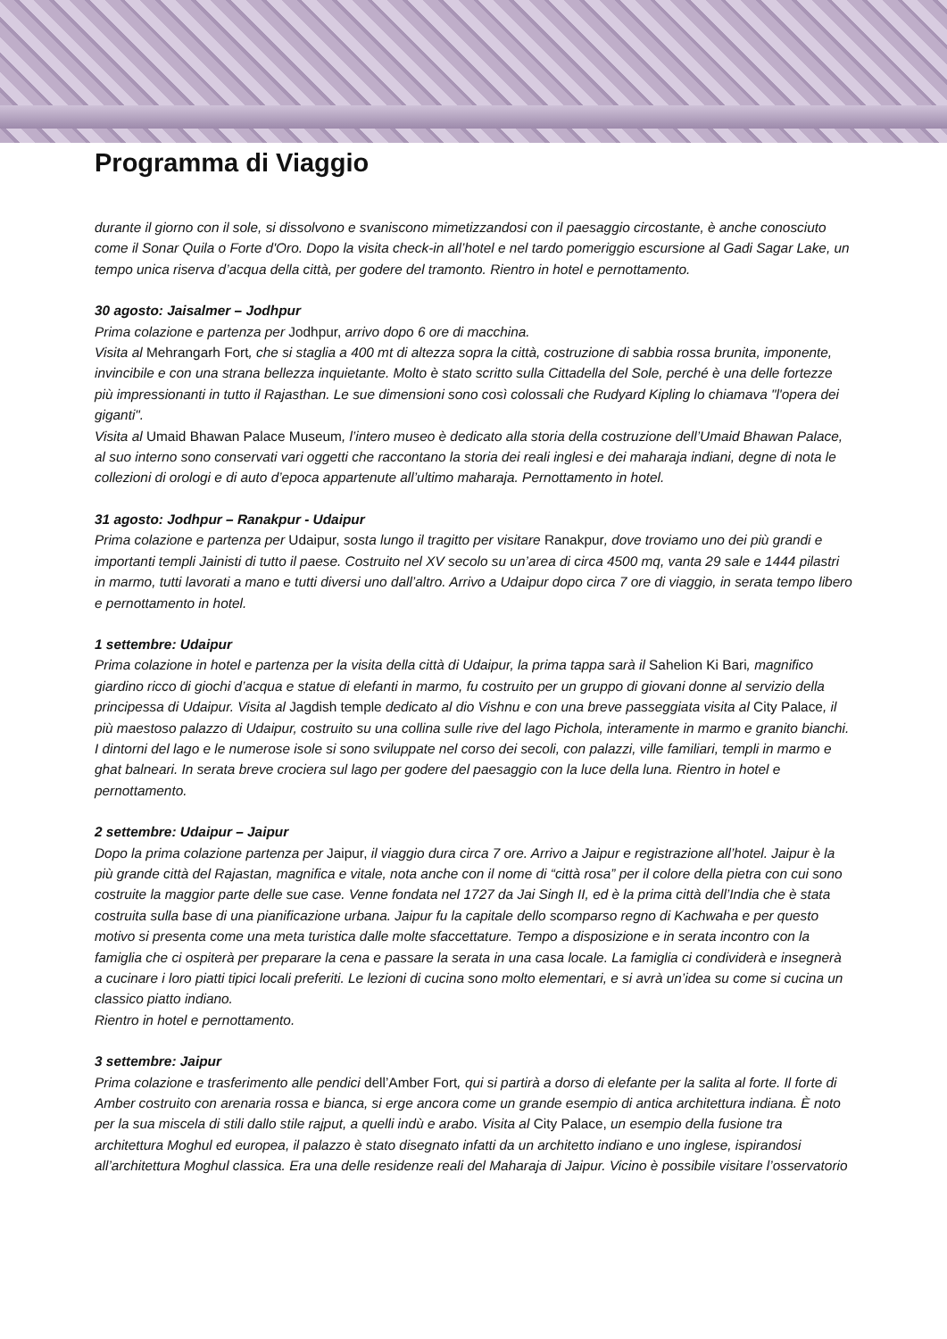Programma di Viaggio
durante il giorno con il sole, si dissolvono e svaniscono mimetizzandosi con il paesaggio circostante, è anche conosciuto come il Sonar Quila o Forte d'Oro. Dopo la visita check-in all’hotel e nel tardo pomeriggio escursione al Gadi Sagar Lake, un tempo unica riserva d’acqua della città, per godere del tramonto. Rientro in hotel e pernottamento.
30 agosto: Jaisalmer – Jodhpur
Prima colazione e partenza per Jodhpur, arrivo dopo 6 ore di macchina.
Visita al Mehrangarh Fort, che si staglia a 400 mt di altezza sopra la città, costruzione di sabbia rossa brunita, imponente, invincibile e con una strana bellezza inquietante. Molto è stato scritto sulla Cittadella del Sole, perché è una delle fortezze più impressionanti in tutto il Rajasthan. Le sue dimensioni sono così colossali che Rudyard Kipling lo chiamava "l'opera dei giganti".
Visita al Umaid Bhawan Palace Museum, l’intero museo è dedicato alla storia della costruzione dell’Umaid Bhawan Palace, al suo interno sono conservati vari oggetti che raccontano la storia dei reali inglesi e dei maharaja indiani, degne di nota le collezioni di orologi e di auto d’epoca appartenute all’ultimo maharaja. Pernottamento in hotel.
31 agosto: Jodhpur – Ranakpur - Udaipur
Prima colazione e partenza per Udaipur, sosta lungo il tragitto per visitare Ranakpur, dove troviamo uno dei più grandi e importanti templi Jainisti di tutto il paese. Costruito nel XV secolo su un’area di circa 4500 mq, vanta 29 sale e 1444 pilastri in marmo, tutti lavorati a mano e tutti diversi uno dall’altro. Arrivo a Udaipur dopo circa 7 ore di viaggio, in serata tempo libero e pernottamento in hotel.
1 settembre: Udaipur
Prima colazione in hotel e partenza per la visita della città di Udaipur, la prima tappa sarà il Sahelion Ki Bari, magnifico giardino ricco di giochi d’acqua e statue di elefanti in marmo, fu costruito per un gruppo di giovani donne al servizio della principessa di Udaipur. Visita al Jagdish temple dedicato al dio Vishnu e con una breve passeggiata visita al City Palace, il più maestoso palazzo di Udaipur, costruito su una collina sulle rive del lago Pichola, interamente in marmo e granito bianchi. I dintorni del lago e le numerose isole si sono sviluppate nel corso dei secoli, con palazzi, ville familiari, templi in marmo e ghat balneari. In serata breve crociera sul lago per godere del paesaggio con la luce della luna. Rientro in hotel e pernottamento.
2 settembre: Udaipur – Jaipur
Dopo la prima colazione partenza per Jaipur, il viaggio dura circa 7 ore. Arrivo a Jaipur e registrazione all’hotel. Jaipur è la più grande città del Rajastan, magnifica e vitale, nota anche con il nome di “città rosa” per il colore della pietra con cui sono costruite la maggior parte delle sue case. Venne fondata nel 1727 da Jai Singh II, ed è la prima città dell’India che è stata costruita sulla base di una pianificazione urbana. Jaipur fu la capitale dello scomparso regno di Kachwaha e per questo motivo si presenta come una meta turistica dalle molte sfaccettature. Tempo a disposizione e in serata incontro con la famiglia che ci ospiterà per preparare la cena e passare la serata in una casa locale. La famiglia ci condividerà e insegnerà a cucinare i loro piatti tipici locali preferiti. Le lezioni di cucina sono molto elementari, e si avrà un’idea su come si cucina un classico piatto indiano.
Rientro in hotel e pernottamento.
3 settembre: Jaipur
Prima colazione e trasferimento alle pendici dell’Amber Fort, qui si partirà a dorso di elefante per la salita al forte. Il forte di Amber costruito con arenaria rossa e bianca, si erge ancora come un grande esempio di antica architettura indiana. È noto per la sua miscela di stili dallo stile rajput, a quelli indù e arabo. Visita al City Palace, un esempio della fusione tra architettura Moghul ed europea, il palazzo è stato disegnato infatti da un architetto indiano e uno inglese, ispirandosi all’architettura Moghul classica. Era una delle residenze reali del Maharaja di Jaipur. Vicino è possibile visitare l’osservatorio